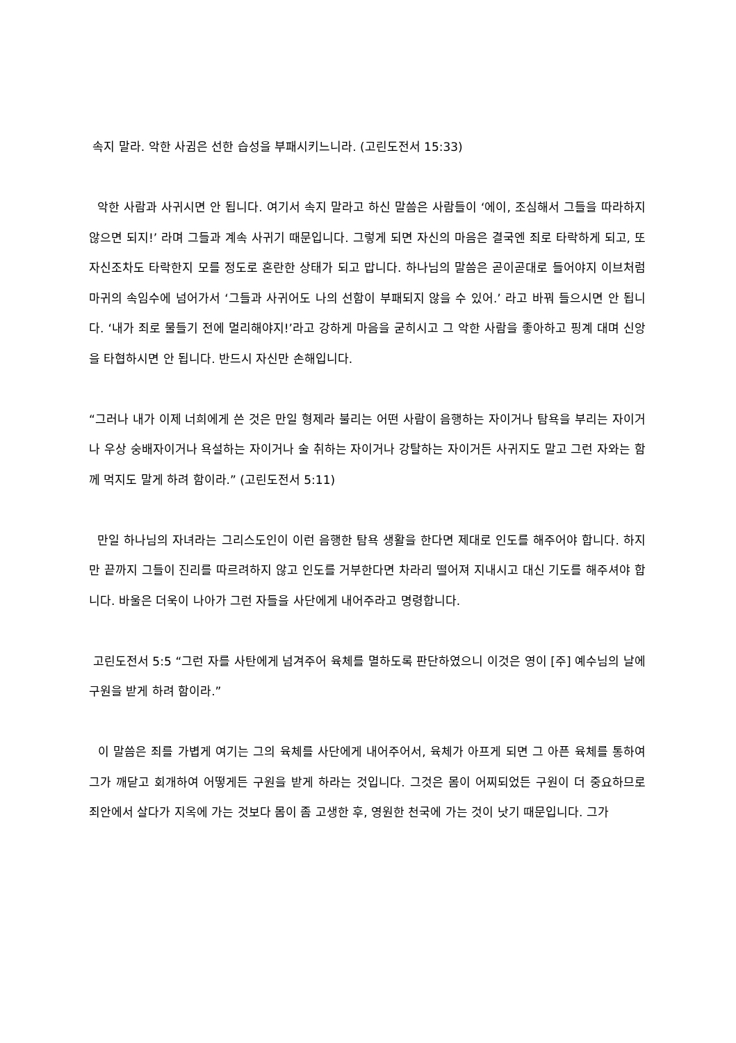속지 말라. 악한 사귐은 선한 습성을 부패시키느니라. (고린도전서 15:33)
악한 사람과 사귀시면 안 됩니다. 여기서 속지 말라고 하신 말씀은 사람들이 ‘에이, 조심해서 그들을 따라하지 않으면 되지!’ 라며 그들과 계속 사귀기 때문입니다. 그렇게 되면 자신의 마음은 결국엔 죄로 타락하게 되고, 또 자신조차도 타락한지 모를 정도로 혼란한 상태가 되고 맙니다. 하나님의 말씀은 곧이곧대로 들어야지 이브처럼 마귀의 속임수에 넘어가서 ‘그들과 사귀어도 나의 선함이 부패되지 않을 수 있어.’ 라고 바꿔 들으시면 안 됩니다. ‘내가 죄로 물들기 전에 멀리해야지!’라고 강하게 마음을 굳히시고 그 악한 사람을 좋아하고 핑계 대며 신앙을 타협하시면 안 됩니다. 반드시 자신만 손해입니다.
“그러나 내가 이제 너희에게 쓴 것은 만일 형제라 불리는 어떤 사람이 음행하는 자이거나 탐욕을 부리는 자이거나 우상 숭배자이거나 욕설하는 자이거나 술 취하는 자이거나 강탈하는 자이거든 사귀지도 말고 그런 자와는 함께 먹지도 말게 하려 함이라.” (고린도전서 5:11)
만일 하나님의 자녀라는 그리스도인이 이런 음행한 탐욕 생활을 한다면 제대로 인도를 해주어야 합니다. 하지만 끝까지 그들이 진리를 따르려하지 않고 인도를 거부한다면 차라리 떨어져 지내시고 대신 기도를 해주셔야 합니다. 바울은 더욱이 나아가 그런 자들을 사단에게 내어주라고 명령합니다.
고린도전서 5:5 “그런 자를 사탄에게 넘겨주어 육체를 멸하도록 판단하였으니 이것은 영이 [주] 예수님의 날에 구원을 받게 하려 함이라.”
이 말씀은 죄를 가볍게 여기는 그의 육체를 사단에게 내어주어서, 육체가 아프게 되면 그 아픈 육체를 통하여 그가 깨닫고 회개하여 어떻게든 구원을 받게 하라는 것입니다. 그것은 몸이 어찌되었든 구원이 더 중요하므로 죄안에서 살다가 지옥에 가는 것보다 몸이 좀 고생한 후, 영원한 천국에 가는 것이 낫기 때문입니다. 그가